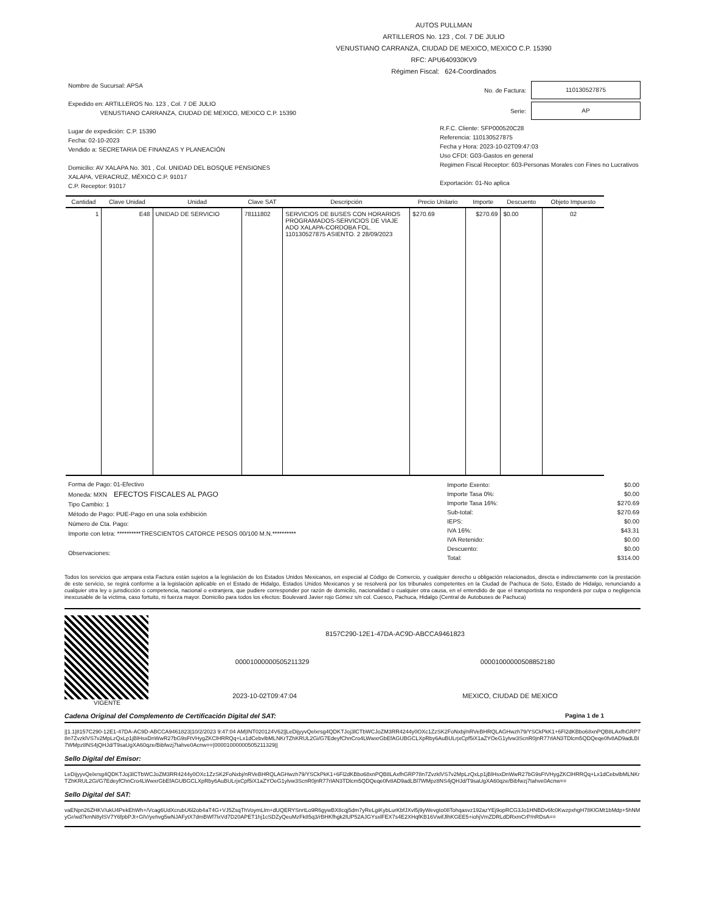AUTOS PULLMAN
ARTILLEROS No. 123 , Col. 7 DE JULIO
VENUSTIANO CARRANZA, CIUDAD DE MEXICO, MEXICO C.P. 15390
RFC: APU640930KV9
Régimen Fiscal: 624-Coordinados
Nombre de Sucursal: APSA
Expedido en: ARTILLEROS No. 123 , Col. 7 DE JULIO
VENUSTIANO CARRANZA, CIUDAD DE MEXICO, MEXICO C.P. 15390
Lugar de expedición: C.P. 15390
Fecha: 02-10-2023
Vendido a: SECRETARIA DE FINANZAS Y PLANEACIÓN
Domicilio: AV XALAPA No. 301 , Col. UNIDAD DEL BOSQUE PENSIONES
XALAPA, VERACRUZ, MÉXICO C.P. 91017
C.P. Receptor: 91017
No. de Factura:
110130527875
Serie:
AP
R.F.C. Cliente: SFP000520C28
Referencia: 110130527875
Fecha y Hora: 2023-10-02T09:47:03
Uso CFDI: G03-Gastos en general
Regimen Fiscal Receptor: 603-Personas Morales con Fines no Lucrativos
Exportación: 01-No aplica
| Cantidad | Clave Unidad | Unidad | Clave SAT | Descripción | Precio Unitario | Importe | Descuento | Objeto Impuesto |
| --- | --- | --- | --- | --- | --- | --- | --- | --- |
| 1 | E48 | UNIDAD DE SERVICIO | 78111802 | SERVICIOS DE BUSES CON HORARIOS PROGRAMADOS-SERVICIOS DE VIAJE ADO XALAPA-CORDOBA FOL. 110130527875 ASIENTO. 2 28/09/2023 | $270.69 | $270.69 | $0.00 | 02 |
Forma de Pago: 01-Efectivo
Moneda: MXN EFECTOS FISCALES AL PAGO
Tipo Cambio: 1
Método de Pago: PUE-Pago en una sola exhibición
Número de Cta. Pago:
Importe con letra: **********TRESCIENTOS CATORCE PESOS 00/100 M.N.**********
Observaciones:
| Importe Exento: | $0.00 |
| Importe Tasa 0%: | $0.00 |
| Importe Tasa 16%: | $270.69 |
| Sub-total: | $270.69 |
| IEPS: | $0.00 |
| IVA 16%: | $43.31 |
| IVA Retenido: | $0.00 |
| Descuento: | $0.00 |
| Total: | $314.00 |
Todos los servicios que ampara esta Factura están sujetos a la legislación de los Estados Unidos Mexicanos, en especial al Código de Comercio, y cualquier derecho u obligación relacionados, directa e indirectamente con la prestación de este servicio, se regirá conforme a la legislación aplicable en el Estado de Hidalgo, Estados Unidos Mexicanos y se resolverá por los tribunales competentes en la Ciudad de Pachuca de Soto, Estado de Hidalgo, renunciando a cualquier otra ley o jurisdicción o competencia, nacional o extranjera, que pudiere corresponder por razón de domicilio, nacionalidad o cualquier otra causa, en el entendido de que el transportista no responderá por culpa o negligencia inexcusable de la víctima, caso fortuito, ni fuerza mayor. Domicilio para todos los efectos: Boulevard Javier rojo Gómez s/n col. Cuesco, Pachuca, Hidalgo (Central de Autobuses de Pachuca)
VIGENTE
8157C290-12E1-47DA-AC9D-ABCCA9461823
00001000000505211329 00001000000508852180
2023-10-02T09:47:04 MEXICO, CIUDAD DE MEXICO
Cadena Original del Complemento de Certificación Digital del SAT: Pagina 1 de 1
||1.1|8157C290-12E1-47DA-AC9D-ABCCA9461823|10/2/2023 9:47:04 AM|INT020124V62||LeDijyyvQelxrsg4QDKTJoj3lCTbWCJoZM3RR4244y0OXc1ZzSK2FoNxbj/nRVeBHRQLAGHwzh79/YSCkPkK1+6Fl2dKBbo68xnPQB8LAxfhGRP78n7ZvzklVS7v2MpLzQxLp1jBlHsxDnWwR27bG9sFtVHygZKClHRRQq+Lx1dCebvlbMLNKrTZhKRUL2Gi/G7EdeyfChnCro4LWwxrGbEfAGUBGCLXpRby6AuBULrjxCpf5iX1aZYOeG1ylvw3ScnR0jnR77rlAN3TDlcm5QDQeqe0fv8AD9adLBl7WMpz8NS4jQHJd/T9saUgXA60qze/Bibfwzj7tahve0Acnw==|00001000000505211329||
Sello Digital del Emisor:
LeDijyyvQelxrsg4QDKTJoj3lCTbWCJoZM3RR4244y0OXc1ZzSK2FoNxbj/nRVeBHRQLAGHwzh79/YSCkPkK1+6Fl2dKBbo68xnPQB8LAxfhGRP78n7ZvzklVS7v2MpLzQxLp1jBlHsxDnWwR27bG9sFtVHygZKClHRRQq+Lx1dCebvlbMLNKrTZhKRUL2Gi/G7EdeyfChnCro4LWwxrGbEfAGUBGCLXpRby6AuBULrjxCpf5iX1aZYOeG1ylvw3ScnR0jnR77rlAN3TDlcm5QDQeqe0fv8AD9adLBl7WMpz8NS4jQHJd/T9saUgXA60qze/Bibfwzj7tahve0Acnw==
Sello Digital del SAT:
vaENpn26ZHKV/ukU4PekEhWh+/Vcag6UdXcrubU6l2ob4aT4G+VJ5ZsqThVoymLlm+dUQERYSnrtLo9R6gywBX8cqj5dm7yReLgiKybLurKbfJXvl5j9yWevgto08Tohqasvz192azYEj9opRCG3Jo1HNBDv6fc0KwzpxhgH78KlGMt1bMdp+5hNMyGr/wd7kmN8ylSV7Y6fpbPJt+GlV/yehvg5wNJAFytX7dmBWf7lxVd7D20APET1hj1cSDZyQeuMzFk85q3/rBHKfhgk2lUP52AJGYsxlFEX7s4E2XHqfKB16VwifJlhKGEE5+iohjVmZDRLdDRxmCrP/nRDsA==